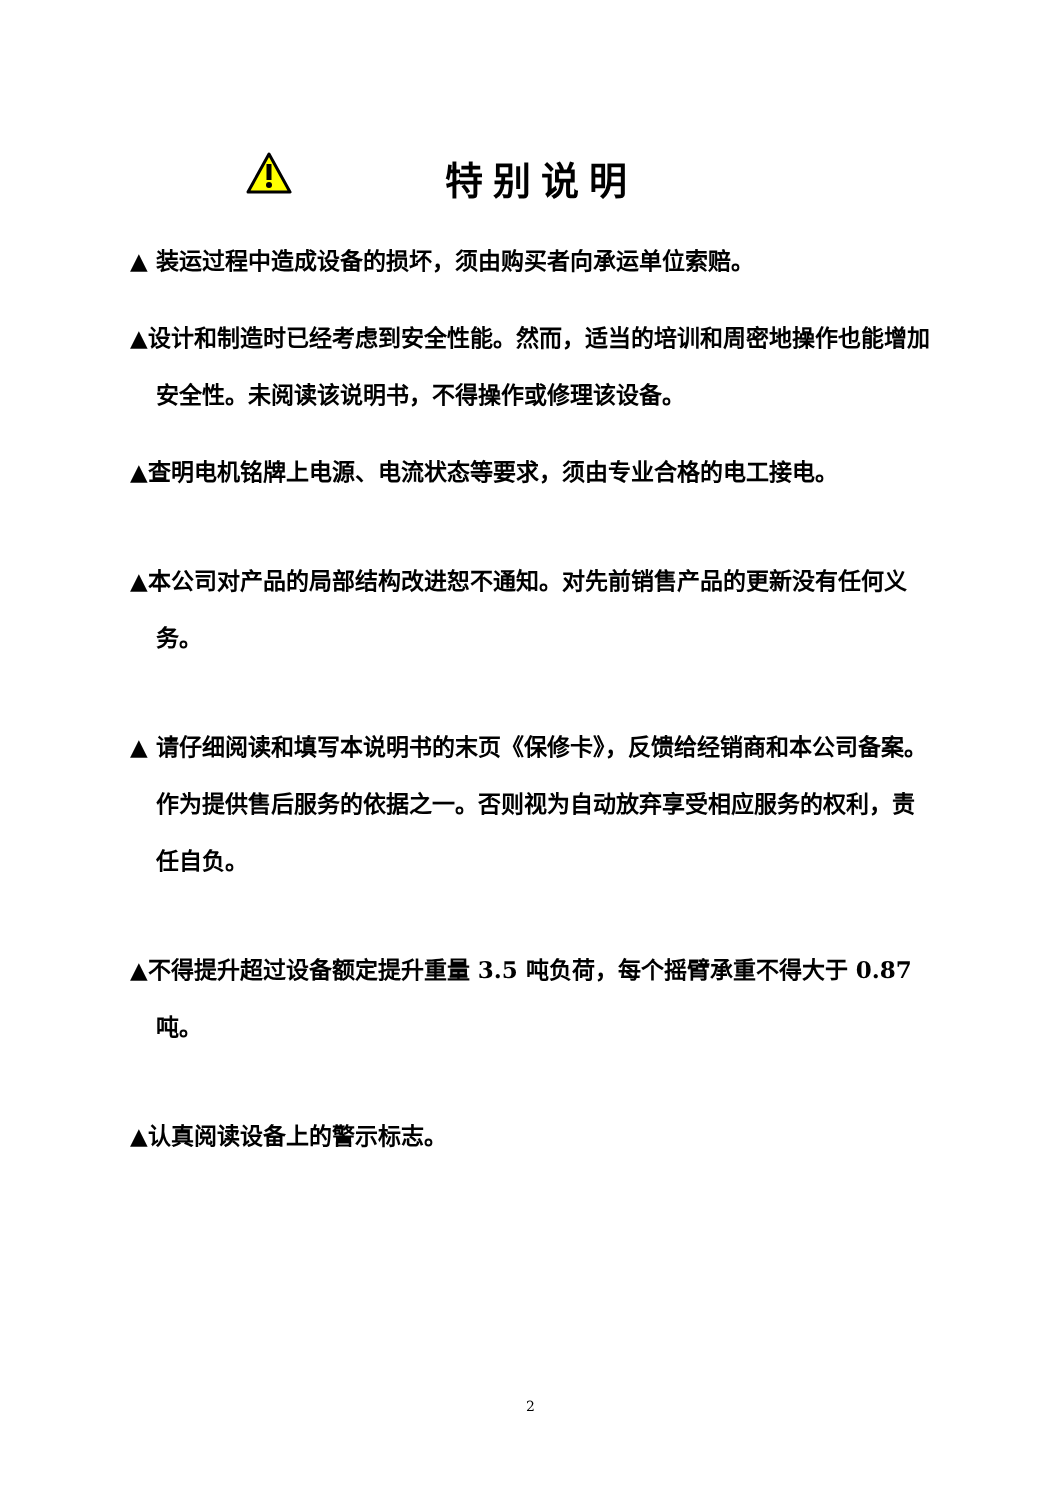特别说明
▲ 装运过程中造成设备的损坏，须由购买者向承运单位索赔。
▲设计和制造时已经考虑到安全性能。然而，适当的培训和周密地操作也能增加安全性。未阅读该说明书，不得操作或修理该设备。
▲查明电机铭牌上电源、电流状态等要求，须由专业合格的电工接电。
▲本公司对产品的局部结构改进恕不通知。对先前销售产品的更新没有任何义务。
▲ 请仔细阅读和填写本说明书的末页《保修卡》，反馈给经销商和本公司备案。作为提供售后服务的依据之一。否则视为自动放弃享受相应服务的权利，责任自负。
▲不得提升超过设备额定提升重量 3.5 吨负荷，每个摇臂承重不得大于 0.87 吨。
▲认真阅读设备上的警示标志。
2